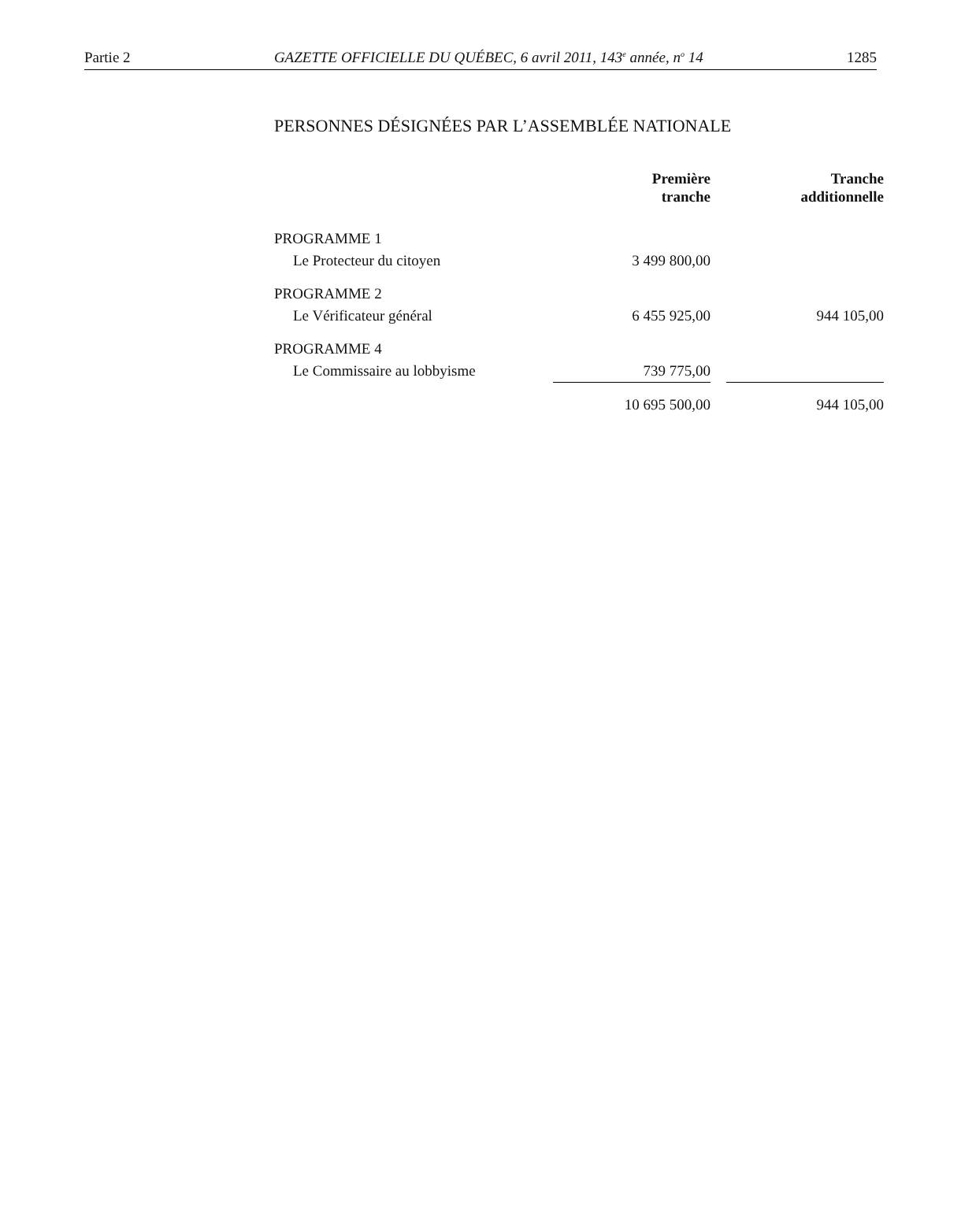Partie 2 GAZETTE OFFICIELLE DU QUÉBEC, 6 avril 2011, 143<sup>e</sup> année, n<sup>o</sup> 14 1285
PERSONNES DÉSIGNÉES PAR L’ASSEMBLÉE NATIONALE
| | Première tranche | | Tranche additionnelle |
| --- | --- | --- | --- |
| PROGRAMME 1 | | | |
| Le Protecteur du citoyen | 3 499 800,00 | | |
| PROGRAMME 2 | | | |
| Le Vérificateur général | 6 455 925,00 | | 944 105,00 |
| PROGRAMME 4 | | | |
| Le Commissaire au lobbyisme | 739 775,00 | | |
| | 10 695 500,00 | | 944 105,00 |